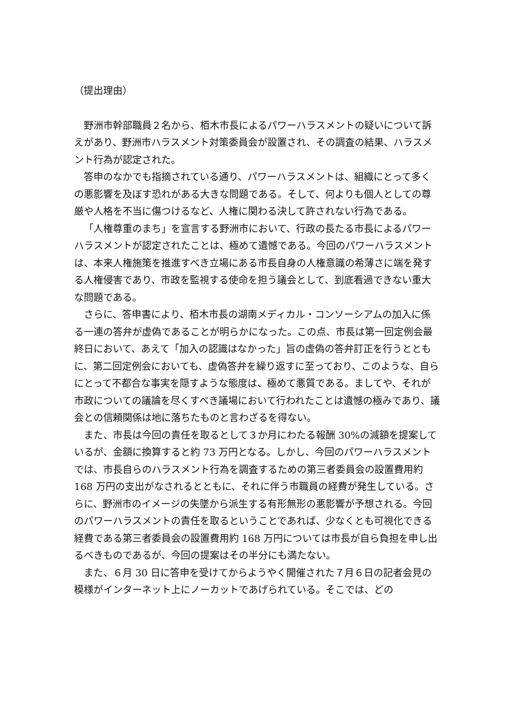（提出理由）
野洲市幹部職員２名から、栢木市長によるパワーハラスメントの疑いについて訴えがあり、野洲市ハラスメント対策委員会が設置され、その調査の結果、ハラスメント行為が認定された。
答申のなかでも指摘されている通り、パワーハラスメントは、組織にとって多くの悪影響を及ぼす恐れがある大きな問題である。そして、何よりも個人としての尊厳や人格を不当に傷つけるなど、人権に関わる決して許されない行為である。
「人権尊重のまち」を宣言する野洲市において、行政の長たる市長によるパワーハラスメントが認定されたことは、極めて遺憾である。今回のパワーハラスメントは、本来人権施策を推進すべき立場にある市長自身の人権意識の希薄さに端を発する人権侵害であり、市政を監視する使命を担う議会として、到底看過できない重大な問題である。
さらに、答申書により、栢木市長の湖南メディカル・コンソーシアムの加入に係る一連の答弁が虚偽であることが明らかになった。この点、市長は第一回定例会最終日において、あえて「加入の認識はなかった」旨の虚偽の答弁訂正を行うとともに、第二回定例会においても、虚偽答弁を繰り返すに至っており、このような、自らにとって不都合な事実を隠すような態度は、極めて悪質である。ましてや、それが市政についての議論を尽くすべき議場において行われたことは遺憾の極みであり、議会との信頼関係は地に落ちたものと言わざるを得ない。
また、市長は今回の責任を取るとして３か月にわたる報酬 30%の減額を提案しているが、金額に換算すると約 73 万円となる。しかし、今回のパワーハラスメントでは、市長自らのハラスメント行為を調査するための第三者委員会の設置費用約 168 万円の支出がなされるとともに、それに伴う市職員の経費が発生している。さらに、野洲市のイメージの失墜から派生する有形無形の悪影響が予想される。今回のパワーハラスメントの責任を取るということであれば、少なくとも可視化できる経費である第三者委員会の設置費用約 168 万円については市長が自ら負担を申し出るべきものであるが、今回の提案はその半分にも満たない。
また、６月 30 日に答申を受けてからようやく開催された７月６日の記者会見の模様がインターネット上にノーカットであげられている。そこでは、どの